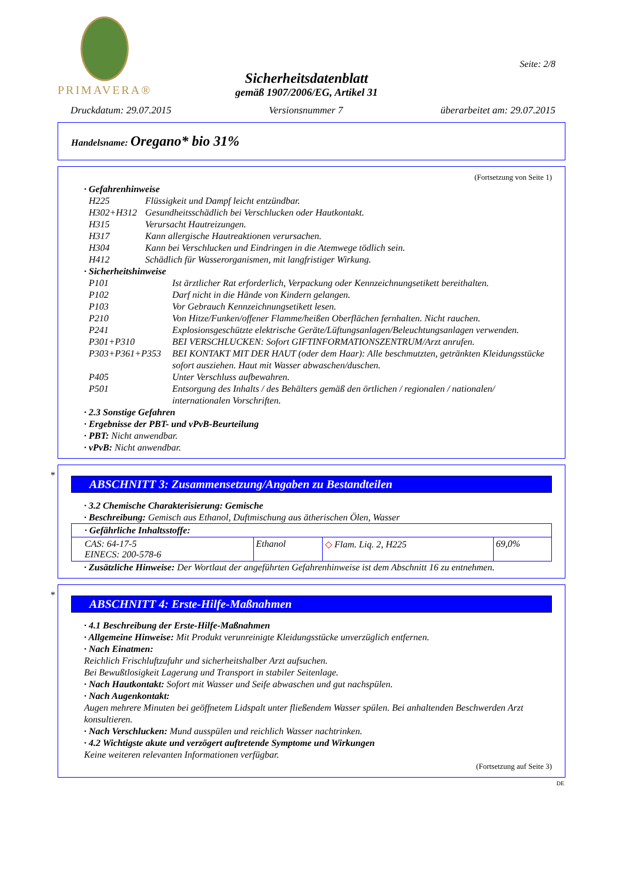PRIMAVERA®
Sicherheitsdatenblatt
gemäß 1907/2006/EG, Artikel 31
Seite: 2/8
Druckdatum: 29.07.2015 Versionsnummer 7 überarbeitet am: 29.07.2015
Handelsname: Oregano* bio 31%
(Fortsetzung von Seite 1)
· Gefahrenhinweise
| H225 | Flüssigkeit und Dampf leicht entzündbar. |
| H302+H312 | Gesundheitsschädlich bei Verschlucken oder Hautkontakt. |
| H315 | Verursacht Hautreizungen. |
| H317 | Kann allergische Hautreaktionen verursachen. |
| H304 | Kann bei Verschlucken und Eindringen in die Atemwege tödlich sein. |
| H412 | Schädlich für Wasserorganismen, mit langfristiger Wirkung. |
· Sicherheitshinweise
| P101 | Ist ärztlicher Rat erforderlich, Verpackung oder Kennzeichnungsetikett bereithalten. |
| P102 | Darf nicht in die Hände von Kindern gelangen. |
| P103 | Vor Gebrauch Kennzeichnungsetikett lesen. |
| P210 | Von Hitze/Funken/offener Flamme/heißen Oberflächen fernhalten. Nicht rauchen. |
| P241 | Explosionsgeschützte elektrische Geräte/Lüftungsanlagen/Beleuchtungsanlagen verwenden. |
| P301+P310 | BEI VERSCHLUCKEN: Sofort GIFTINFORMATIONSZENTRUM/Arzt anrufen. |
| P303+P361+P353 | BEI KONTAKT MIT DER HAUT (oder dem Haar): Alle beschmutzten, getränkten Kleidungsstücke sofort ausziehen. Haut mit Wasser abwaschen/duschen. |
| P405 | Unter Verschluss aufbewahren. |
| P501 | Entsorgung des Inhalts / des Behälters gemäß den örtlichen / regionalen / nationalen/ internationalen Vorschriften. |
· 2.3 Sonstige Gefahren
· Ergebnisse der PBT- und vPvB-Beurteilung
· PBT: Nicht anwendbar.
· vPvB: Nicht anwendbar.
*
ABSCHNITT 3: Zusammensetzung/Angaben zu Bestandteilen
· 3.2 Chemische Charakterisierung: Gemische
· Beschreibung: Gemisch aus Ethanol, Duftmischung aus ätherischen Ölen, Wasser
| · Gefährliche Inhaltsstoffe: | | | |
| CAS: 64-17-5 EINECS: 200-578-6 | Ethanol | ◇ Flam. Liq. 2, H225 | 69,0% |
· Zusätzliche Hinweise: Der Wortlaut der angeführten Gefahrenhinweise ist dem Abschnitt 16 zu entnehmen.
*
ABSCHNITT 4: Erste-Hilfe-Maßnahmen
· 4.1 Beschreibung der Erste-Hilfe-Maßnahmen
· Allgemeine Hinweise: Mit Produkt verunreinigte Kleidungsstücke unverzüglich entfernen.
· Nach Einatmen:
Reichlich Frischluftzufuhr und sicherheitshalber Arzt aufsuchen.
Bei Bewußtlosigkeit Lagerung und Transport in stabiler Seitenlage.
· Nach Hautkontakt: Sofort mit Wasser und Seife abwaschen und gut nachspülen.
· Nach Augenkontakt:
Augen mehrere Minuten bei geöffnetem Lidspalt unter fließendem Wasser spülen. Bei anhaltenden Beschwerden Arzt konsultieren.
· Nach Verschlucken: Mund ausspülen und reichlich Wasser nachtrinken.
· 4.2 Wichtigste akute und verzögert auftretende Symptome und Wirkungen
Keine weiteren relevanten Informationen verfügbar.
(Fortsetzung auf Seite 3)
DE